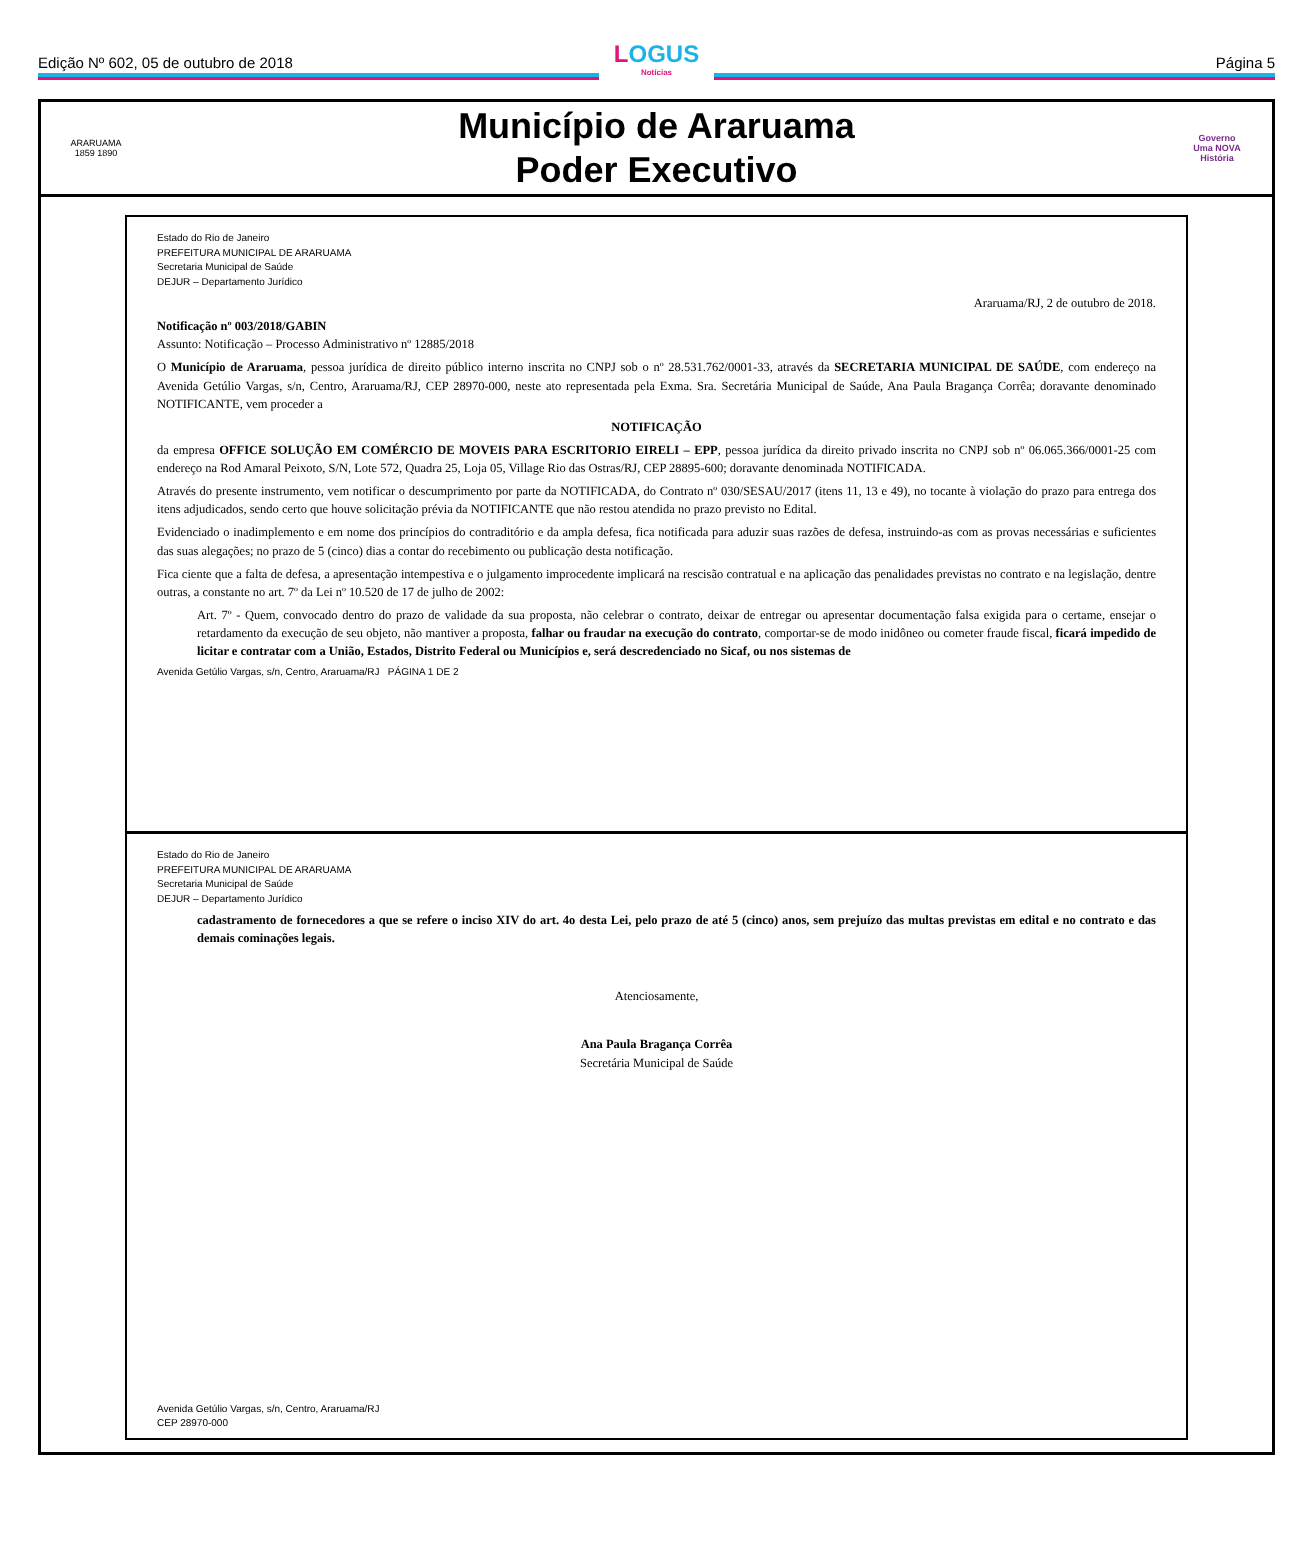Edição Nº 602, 05 de outubro de 2018
LOGUS
Notícias
Página 5
ARARUAMA
1859 1890
Município de Araruama
Poder Executivo
Governo
Uma NOVA
História
Estado do Rio de Janeiro
PREFEITURA MUNICIPAL DE ARARUAMA
Secretaria Municipal de Saúde
DEJUR – Departamento Jurídico
Araruama/RJ, 2 de outubro de 2018.
Notificação nº 003/2018/GABIN
Assunto: Notificação – Processo Administrativo nº 12885/2018
O Município de Araruama, pessoa jurídica de direito público interno inscrita no CNPJ sob o nº 28.531.762/0001-33, através da SECRETARIA MUNICIPAL DE SAÚDE, com endereço na Avenida Getúlio Vargas, s/n, Centro, Araruama/RJ, CEP 28970-000, neste ato representada pela Exma. Sra. Secretária Municipal de Saúde, Ana Paula Bragança Corrêa; doravante denominado NOTIFICANTE, vem proceder a
NOTIFICAÇÃO
da empresa OFFICE SOLUÇÃO EM COMÉRCIO DE MOVEIS PARA ESCRITORIO EIRELI – EPP, pessoa jurídica da direito privado inscrita no CNPJ sob nº 06.065.366/0001-25 com endereço na Rod Amaral Peixoto, S/N, Lote 572, Quadra 25, Loja 05, Village Rio das Ostras/RJ, CEP 28895-600; doravante denominada NOTIFICADA.
Através do presente instrumento, vem notificar o descumprimento por parte da NOTIFICADA, do Contrato nº 030/SESAU/2017 (itens 11, 13 e 49), no tocante à violação do prazo para entrega dos itens adjudicados, sendo certo que houve solicitação prévia da NOTIFICANTE que não restou atendida no prazo previsto no Edital.
Evidenciado o inadimplemento e em nome dos princípios do contraditório e da ampla defesa, fica notificada para aduzir suas razões de defesa, instruindo-as com as provas necessárias e suficientes das suas alegações; no prazo de 5 (cinco) dias a contar do recebimento ou publicação desta notificação.
Fica ciente que a falta de defesa, a apresentação intempestiva e o julgamento improcedente implicará na rescisão contratual e na aplicação das penalidades previstas no contrato e na legislação, dentre outras, a constante no art. 7º da Lei nº 10.520 de 17 de julho de 2002:
Art. 7º - Quem, convocado dentro do prazo de validade da sua proposta, não celebrar o contrato, deixar de entregar ou apresentar documentação falsa exigida para o certame, ensejar o retardamento da execução de seu objeto, não mantiver a proposta, falhar ou fraudar na execução do contrato, comportar-se de modo inidôneo ou cometer fraude fiscal, ficará impedido de licitar e contratar com a União, Estados, Distrito Federal ou Municípios e, será descredenciado no Sicaf, ou nos sistemas de
Avenida Getúlio Vargas, s/n, Centro, Araruama/RJ PÁGINA 1 DE 2
Estado do Rio de Janeiro
PREFEITURA MUNICIPAL DE ARARUAMA
Secretaria Municipal de Saúde
DEJUR – Departamento Jurídico
cadastramento de fornecedores a que se refere o inciso XIV do art. 4o desta Lei, pelo prazo de até 5 (cinco) anos, sem prejuízo das multas previstas em edital e no contrato e das demais cominações legais.
Atenciosamente,
Ana Paula Bragança Corrêa
Secretária Municipal de Saúde
Avenida Getúlio Vargas, s/n, Centro, Araruama/RJ
CEP 28970-000